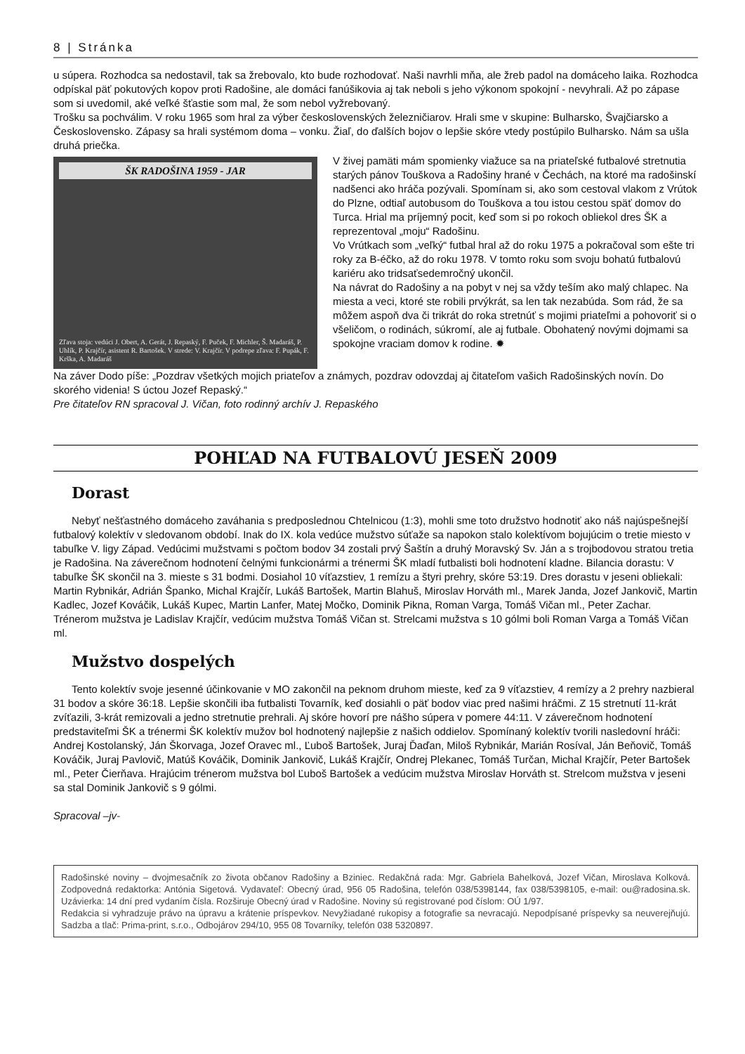8 | Stránka
u súpera. Rozhodca sa nedostavil, tak sa žrebovalo, kto bude rozhodovať. Naši navrhli mňa, ale žreb padol na domáceho laika. Rozhodca odpískal päť pokutových kopov proti Radošine, ale domáci fanúšikovia aj tak neboli s jeho výkonom spokojní - nevyhrali. Až po zápase som si uvedomil, aké veľké šťastie som mal, že som nebol vyžrebovaný.
Trošku sa pochválim. V roku 1965 som hral za výber československých železničiarov. Hrali sme v skupine: Bulharsko, Švajčiarsko a Československo. Zápasy sa hrali systémom doma – vonku. Žiaľ, do ďalších bojov o lepšie skóre vtedy postúpilo Bulharsko. Nám sa ušla druhá priečka.
ŠK RADOŠINA 1959 - JAR
Zľava stoja: vedúci J. Obert, A. Gerát, J. Repaský, F. Puček, F. Michler, Š. Madaráš, P. Uhlík, P. Krajčír, asistent R. Bartošek. V strede: V. Krajčír. V podrepe zľava: F. Pupák, F. Krška, A. Madaráš
V živej pamäti mám spomienky viažuce sa na priateľské futbalové stretnutia starých pánov Touškova a Radošiny hrané v Čechách, na ktoré ma radošinskí nadšenci ako hráča pozývali. Spomínam si, ako som cestoval vlakom z Vrútok do Plzne, odtiaľ autobusom do Touškova a tou istou cestou späť domov do Turca. Hrial ma príjemný pocit, keď som si po rokoch obliekol dres ŠK a reprezentoval „moju“ Radošinu.
Vo Vrútkach som „veľký“ futbal hral až do roku 1975 a pokračoval som ešte tri roky za B-éčko, až do roku 1978. V tomto roku som svoju bohatú futbalovú kariéru ako tridsaťsedemročný ukončil.
Na návrat do Radošiny a na pobyt v nej sa vždy teším ako malý chlapec. Na miesta a veci, ktoré ste robili prvýkrát, sa len tak nezabúda. Som rád, že sa môžem aspoň dva či trikrát do roka stretnúť s mojimi priateľmi a pohovoriť si o všeličom, o rodinách, súkromí, ale aj futbale. Obohatený novými dojmami sa spokojne vraciam domov k rodine. ✹
Na záver Dodo píše: „Pozdrav všetkých mojich priateľov a známych, pozdrav odovzdaj aj čitateľom vašich Radošinských novín. Do skorého videnia! S úctou Jozef Repaský.“
Pre čitateľov RN spracoval J. Vičan, foto rodinný archív J. Repaského
POHĽAD NA FUTBALOVÚ JESEŇ 2009
Dorast
Nebyť nešťastného domáceho zaváhania s predposlednou Chtelnicou (1:3), mohli sme toto družstvo hodnotiť ako náš najúspešnejší futbalový kolektív v sledovanom období. Inak do IX. kola vedúce mužstvo súťaže sa napokon stalo kolektívom bojujúcim o tretie miesto v tabuľke V. ligy Západ. Vedúcimi mužstvami s počtom bodov 34 zostali prvý Šaštín a druhý Moravský Sv. Ján a s trojbodovou stratou tretia je Radošina. Na záverečnom hodnotení čelnými funkcionármi a trénermi ŠK mladí futbalisti boli hodnotení kladne. Bilancia dorastu: V tabuľke ŠK skončil na 3. mieste s 31 bodmi. Dosiahol 10 víťazstiev, 1 remízu a štyri prehry, skóre 53:19. Dres dorastu v jeseni obliekali: Martin Rybnikár, Adrián Španko, Michal Krajčír, Lukáš Bartošek, Martin Blahuš, Miroslav Horváth ml., Marek Janda, Jozef Jankovič, Martin Kadlec, Jozef Kováčik, Lukáš Kupec, Martin Lanfer, Matej Močko, Dominik Pikna, Roman Varga, Tomáš Vičan ml., Peter Zachar. Trénerom mužstva je Ladislav Krajčír, vedúcim mužstva Tomáš Vičan st. Strelcami mužstva s 10 gólmi boli Roman Varga a Tomáš Vičan ml.
Mužstvo dospelých
Tento kolektív svoje jesenné účinkovanie v MO zakončil na peknom druhom mieste, keď za 9 víťazstiev, 4 remízy a 2 prehry nazbieral 31 bodov a skóre 36:18. Lepšie skončili iba futbalisti Tovarník, keď dosiahli o päť bodov viac pred našimi hráčmi. Z 15 stretnutí 11-krát zvíťazili, 3-krát remizovali a jedno stretnutie prehrali. Aj skóre hovorí pre nášho súpera v pomere 44:11. V záverečnom hodnotení predstaviteľmi ŠK a trénermi ŠK kolektív mužov bol hodnotený najlepšie z našich oddielov. Spomínaný kolektív tvorili nasledovní hráči: Andrej Kostolanský, Ján Škorvaga, Jozef Oravec ml., Ľuboš Bartošek, Juraj Ďaďan, Miloš Rybnikár, Marián Rosíval, Ján Beňovič, Tomáš Kováčik, Juraj Pavlovič, Matúš Kováčik, Dominik Jankovič, Lukáš Krajčír, Ondrej Plekanec, Tomáš Turčan, Michal Krajčír, Peter Bartošek ml., Peter Čierňava. Hrajúcim trénerom mužstva bol Ľuboš Bartošek a vedúcim mužstva Miroslav Horváth st. Strelcom mužstva v jeseni sa stal Dominik Jankovič s 9 gólmi.
Spracoval –jv-
Radošinské noviny – dvojmesačník zo života občanov Radošiny a Bziniec. Redakčná rada: Mgr. Gabriela Bahelková, Jozef Vičan, Miroslava Kolková. Zodpovedná redaktorka: Antónia Sigetová. Vydavateľ: Obecný úrad, 956 05 Radošina, telefón 038/5398144, fax 038/5398105, e-mail: ou@radosina.sk. Uzávierka: 14 dní pred vydaním čísla. Rozširuje Obecný úrad v Radošine. Noviny sú registrované pod číslom: OÚ 1/97.
Redakcia si vyhradzuje právo na úpravu a krátenie príspevkov. Nevyžiadané rukopisy a fotografie sa nevracajú. Nepodpísané príspevky sa neuverejňujú. Sadzba a tlač: Prima-print, s.r.o., Odbojárov 294/10, 955 08 Tovarníky, telefón 038 5320897.